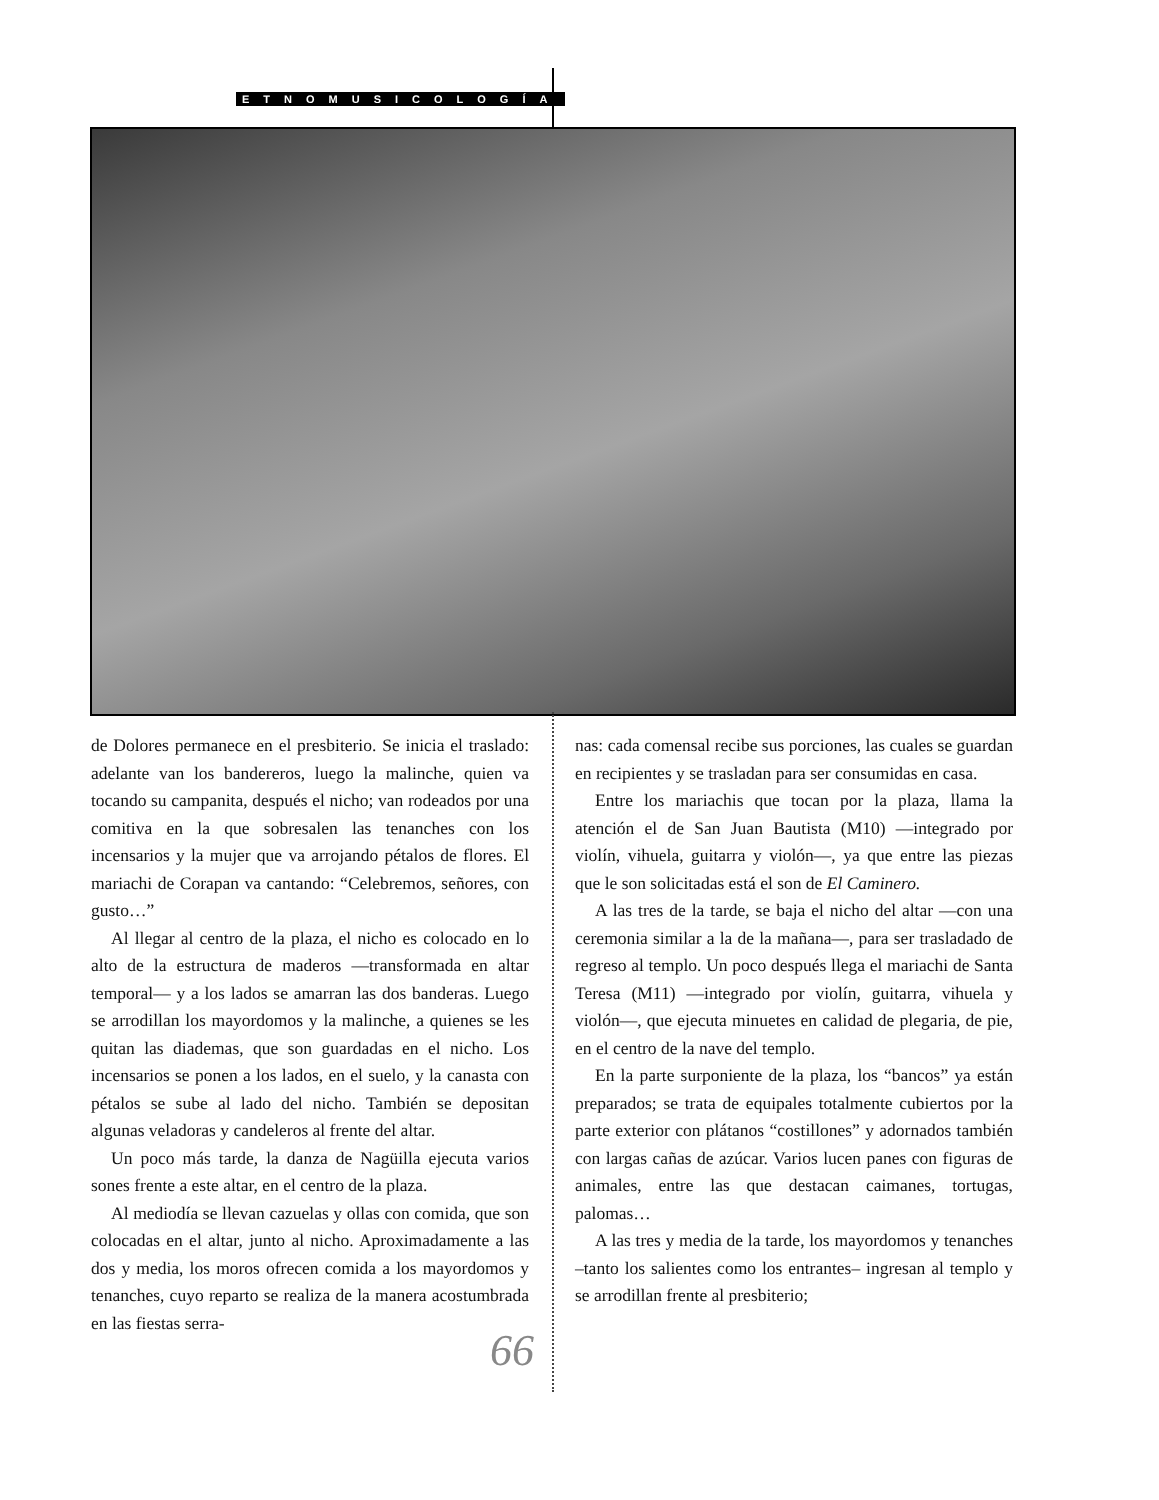ETNOMUSICOLOGÍA
de Dolores permanece en el presbiterio. Se inicia el traslado: adelante van los bandereros, luego la malinche, quien va tocando su campanita, después el nicho; van rodeados por una comitiva en la que sobresalen las tenanches con los incensarios y la mujer que va arrojando pétalos de flores. El mariachi de Corapan va cantando: “Celebremos, señores, con gusto…”
Al llegar al centro de la plaza, el nicho es colocado en lo alto de la estructura de maderos —transformada en altar temporal— y a los lados se amarran las dos banderas. Luego se arrodillan los mayordomos y la malinche, a quienes se les quitan las diademas, que son guardadas en el nicho. Los incensarios se ponen a los lados, en el suelo, y la canasta con pétalos se sube al lado del nicho. También se depositan algunas veladoras y candeleros al frente del altar.
Un poco más tarde, la danza de Nagüilla ejecuta varios sones frente a este altar, en el centro de la plaza.
Al mediodía se llevan cazuelas y ollas con comida, que son colocadas en el altar, junto al nicho. Aproximadamente a las dos y media, los moros ofrecen comida a los mayordomos y tenanches, cuyo reparto se realiza de la manera acostumbrada en las fiestas serra-
nas: cada comensal recibe sus porciones, las cuales se guardan en recipientes y se trasladan para ser consumidas en casa.
Entre los mariachis que tocan por la plaza, llama la atención el de San Juan Bautista (M10) —integrado por violín, vihuela, guitarra y violón—, ya que entre las piezas que le son solicitadas está el son de El Caminero.
A las tres de la tarde, se baja el nicho del altar —con una ceremonia similar a la de la mañana—, para ser trasladado de regreso al templo. Un poco después llega el mariachi de Santa Teresa (M11) —integrado por violín, guitarra, vihuela y violón—, que ejecuta minuetes en calidad de plegaria, de pie, en el centro de la nave del templo.
En la parte surponiente de la plaza, los “bancos” ya están preparados; se trata de equipales totalmente cubiertos por la parte exterior con plátanos “costillones” y adornados también con largas cañas de azúcar. Varios lucen panes con figuras de animales, entre las que destacan caimanes, tortugas, palomas…
A las tres y media de la tarde, los mayordomos y tenanches –tanto los salientes como los entrantes– ingresan al templo y se arrodillan frente al presbiterio;
66